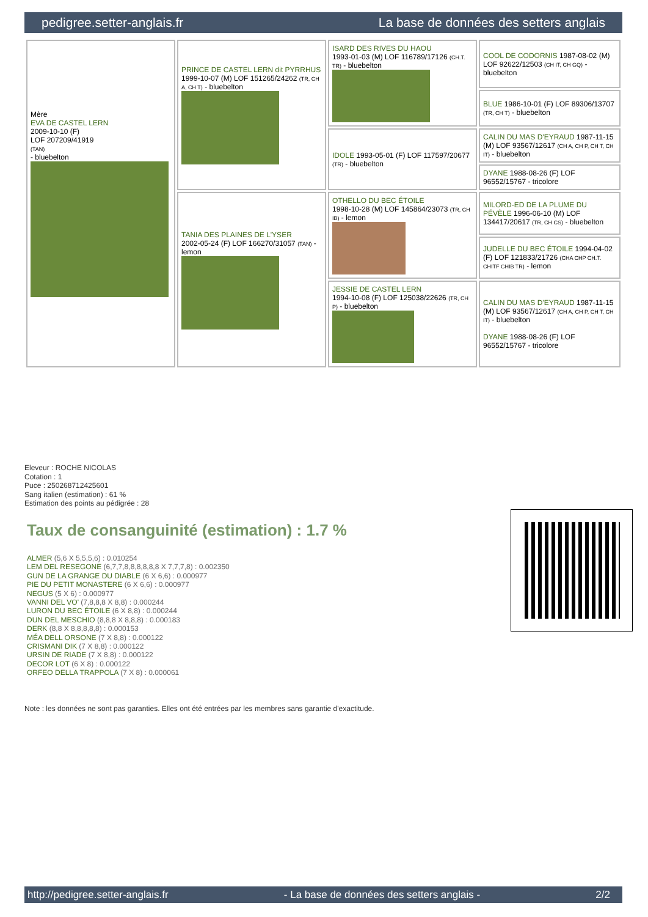pedigree.setter-anglais.fr La base de données des setters anglais
| Mère EVA DE CASTEL LERN 2009-10-10 (F) LOF 207209/41919 (TAN) - bluebelton | PRINCE DE CASTEL LERN dit PYRRHUS 1999-10-07 (M) LOF 151265/24262 (TR, CH A, CH T) - bluebelton | ISARD DES RIVES DU HAOU 1993-01-03 (M) LOF 116789/17126 (CH.T. TR) - bluebelton | COOL DE CODORNIS 1987-08-02 (M) LOF 92622/12503 (CH IT, CH GQ) - bluebelton |
| | | | BLUE 1986-10-01 (F) LOF 89306/13707 (TR, CH T) - bluebelton |
| | | IDOLE 1993-05-01 (F) LOF 117597/20677 (TR) - bluebelton | CALIN DU MAS D'EYRAUD 1987-11-15 (M) LOF 93567/12617 (CH A, CH P, CH T, CH IT) - bluebelton |
| | | | DYANE 1988-08-26 (F) LOF 96552/15767 - tricolore |
| | TANIA DES PLAINES DE L'YSER 2002-05-24 (F) LOF 166270/31057 (TAN) - lemon | OTHELLO DU BEC ÉTOILE 1998-10-28 (M) LOF 145864/23073 (TR, CH IB) - lemon | MILORD-ED DE LA PLUME DU PÉVÈLE 1996-06-10 (M) LOF 134417/20617 (TR, CH CS) - bluebelton |
| | | | JUDELLE DU BEC ÉTOILE 1994-04-02 (F) LOF 121833/21726 (CHA CHP CH.T. CHITF CHIB TR) - lemon |
| | | JESSIE DE CASTEL LERN 1994-10-08 (F) LOF 125038/22626 (TR, CH P) - bluebelton | CALIN DU MAS D'EYRAUD 1987-11-15 (M) LOF 93567/12617 (CH A, CH P, CH T, CH IT) - bluebelton DYANE 1988-08-26 (F) LOF 96552/15767 - tricolore |
Eleveur : ROCHE NICOLAS
Cotation : 1
Puce : 250268712425601
Sang italien (estimation) : 61 %
Estimation des points au pédigrée : 28
Taux de consanguinité (estimation) : 1.7 %
ALMER (5,6 X 5,5,5,6) : 0.010254
LEM DEL RESEGONE (6,7,7,8,8,8,8,8,8 X 7,7,7,8) : 0.002350
GUN DE LA GRANGE DU DIABLE (6 X 6,6) : 0.000977
PIE DU PETIT MONASTERE (6 X 6,6) : 0.000977
NEGUS (5 X 6) : 0.000977
VANNI DEL VO' (7,8,8,8 X 8,8) : 0.000244
LURON DU BEC ÉTOILE (6 X 8,8) : 0.000244
DUN DEL MESCHIO (8,8,8 X 8,8,8) : 0.000183
DERK (8,8 X 8,8,8,8,8) : 0.000153
MÉA DELL ORSONE (7 X 8,8) : 0.000122
CRISMANI DIK (7 X 8,8) : 0.000122
URSIN DE RIADE (7 X 8,8) : 0.000122
DECOR LOT (6 X 8) : 0.000122
ORFEO DELLA TRAPPOLA (7 X 8) : 0.000061
Note : les données ne sont pas garanties. Elles ont été entrées par les membres sans garantie d'exactitude.
http://pedigree.setter-anglais.fr - La base de données des setters anglais - 2/2